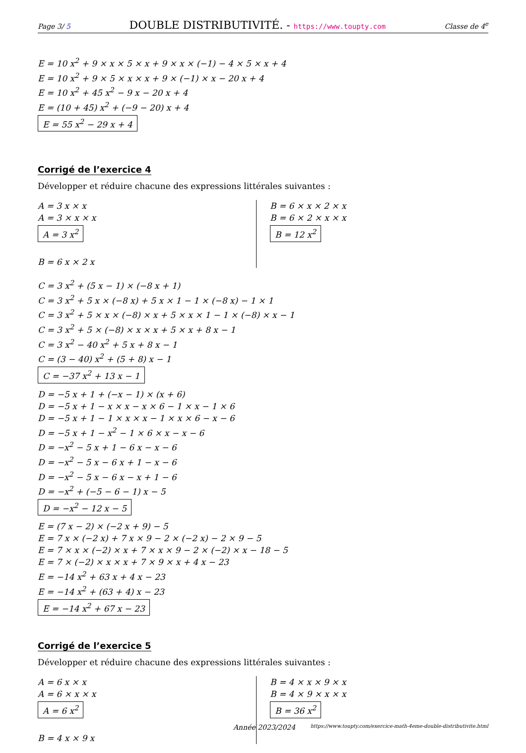Page 3/ 5 DOUBLE DISTRIBUTIVITÉ. - https://www.toupty.com Classe de 4<sup>e</sup>
E = 10 x<sup>2</sup> + 9 × x × 5 × x + 9 × x × (−1) − 4 × 5 × x + 4
E = 10 x<sup>2</sup> + 9 × 5 × x × x + 9 × (−1) × x − 20 x + 4
E = 10 x<sup>2</sup> + 45 x<sup>2</sup> − 9 x − 20 x + 4
E = (10 + 45) x<sup>2</sup> + (−9 − 20) x + 4
E = 55 x<sup>2</sup> − 29 x + 4
Corrigé de l’exercice 4
Développer et réduire chacune des expressions littérales suivantes :
A = 3 x × x
A = 3 × x × x
A = 3 x<sup>2</sup>
B = 6 x × 2 x
B = 6 × x × 2 × x
B = 6 × 2 × x × x
B = 12 x<sup>2</sup>
C = 3 x<sup>2</sup> + (5 x − 1) × (−8 x + 1)
C = 3 x<sup>2</sup> + 5 x × (−8 x) + 5 x × 1 − 1 × (−8 x) − 1 × 1
C = 3 x<sup>2</sup> + 5 × x × (−8) × x + 5 × x × 1 − 1 × (−8) × x − 1
C = 3 x<sup>2</sup> + 5 × (−8) × x × x + 5 × x + 8 x − 1
C = 3 x<sup>2</sup> − 40 x<sup>2</sup> + 5 x + 8 x − 1
C = (3 − 40) x<sup>2</sup> + (5 + 8) x − 1
C = −37 x<sup>2</sup> + 13 x − 1
D = −5 x + 1 + (−x − 1) × (x + 6)
D = −5 x + 1 − x × x − x × 6 − 1 × x − 1 × 6
D = −5 x + 1 − 1 × x × x − 1 × x × 6 − x − 6
D = −5 x + 1 − x<sup>2</sup> − 1 × 6 × x − x − 6
D = −x<sup>2</sup> − 5 x + 1 − 6 x − x − 6
D = −x<sup>2</sup> − 5 x − 6 x + 1 − x − 6
D = −x<sup>2</sup> − 5 x − 6 x − x + 1 − 6
D = −x<sup>2</sup> + (−5 − 6 − 1) x − 5
D = −x<sup>2</sup> − 12 x − 5
E = (7 x − 2) × (−2 x + 9) − 5
E = 7 x × (−2 x) + 7 x × 9 − 2 × (−2 x) − 2 × 9 − 5
E = 7 × x × (−2) × x + 7 × x × 9 − 2 × (−2) × x − 18 − 5
E = 7 × (−2) × x × x + 7 × 9 × x + 4 x − 23
E = −14 x<sup>2</sup> + 63 x + 4 x − 23
E = −14 x<sup>2</sup> + (63 + 4) x − 23
E = −14 x<sup>2</sup> + 67 x − 23
Corrigé de l’exercice 5
Développer et réduire chacune des expressions littérales suivantes :
A = 6 x × x
A = 6 × x × x
A = 6 x<sup>2</sup>
B = 4 x × 9 x
B = 4 × x × 9 × x
B = 4 × 9 × x × x
B = 36 x<sup>2</sup>
Année 2023/2024 https://www.toupty.com/exercice-math-4eme-double-distributivite.html